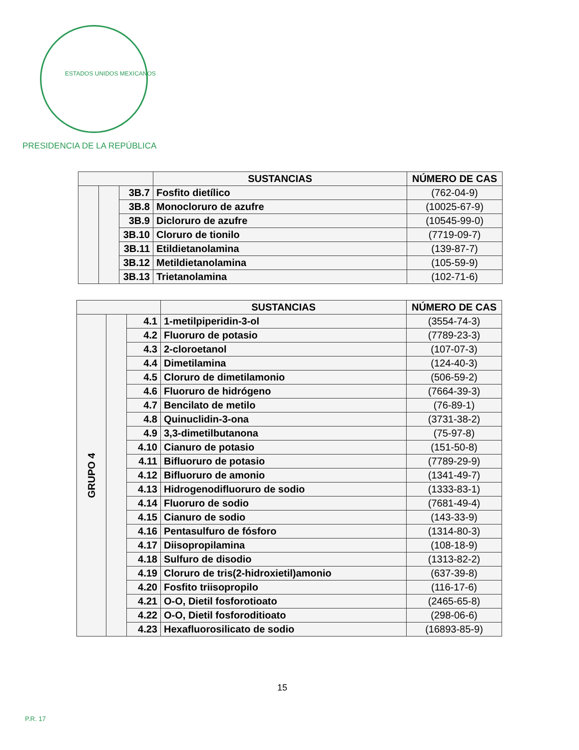ESTADOS UNIDOS MEXICANOS
PRESIDENCIA DE LA REPÚBLICA
| | | | SUSTANCIAS | NÚMERO DE CAS |
| --- | --- | --- | --- | --- |
| | | 3B.7 | Fosfito dietílico | (762-04-9) |
| | | 3B.8 | Monocloruro de azufre | (10025-67-9) |
| | | 3B.9 | Dicloruro de azufre | (10545-99-0) |
| | | 3B.10 | Cloruro de tionilo | (7719-09-7) |
| | | 3B.11 | Etildietanolamina | (139-87-7) |
| | | 3B.12 | Metildietanolamina | (105-59-9) |
| | | 3B.13 | Trietanolamina | (102-71-6) |
| | | | SUSTANCIAS | NÚMERO DE CAS |
| --- | --- | --- | --- | --- |
| GRUPO 4 | | 4.1 | 1-metilpiperidin-3-ol | (3554-74-3) |
| | | 4.2 | Fluoruro de potasio | (7789-23-3) |
| | | 4.3 | 2-cloroetanol | (107-07-3) |
| | | 4.4 | Dimetilamina | (124-40-3) |
| | | 4.5 | Cloruro de dimetilamonio | (506-59-2) |
| | | 4.6 | Fluoruro de hidrógeno | (7664-39-3) |
| | | 4.7 | Bencilato de metilo | (76-89-1) |
| | | 4.8 | Quinuclidin-3-ona | (3731-38-2) |
| | | 4.9 | 3,3-dimetilbutanona | (75-97-8) |
| | | 4.10 | Cianuro de potasio | (151-50-8) |
| | | 4.11 | Bifluoruro de potasio | (7789-29-9) |
| | | 4.12 | Bifluoruro de amonio | (1341-49-7) |
| | | 4.13 | Hidrogenodifluoruro de sodio | (1333-83-1) |
| | | 4.14 | Fluoruro de sodio | (7681-49-4) |
| | | 4.15 | Cianuro de sodio | (143-33-9) |
| | | 4.16 | Pentasulfuro de fósforo | (1314-80-3) |
| | | 4.17 | Diisopropilamina | (108-18-9) |
| | | 4.18 | Sulfuro de disodio | (1313-82-2) |
| | | 4.19 | Cloruro de tris(2-hidroxietil)amonio | (637-39-8) |
| | | 4.20 | Fosfito triisopropilo | (116-17-6) |
| | | 4.21 | O-O, Dietil fosforotioato | (2465-65-8) |
| | | 4.22 | O-O, Dietil fosforoditioato | (298-06-6) |
| | | 4.23 | Hexafluorosilicato de sodio | (16893-85-9) |
15
P.R. 17